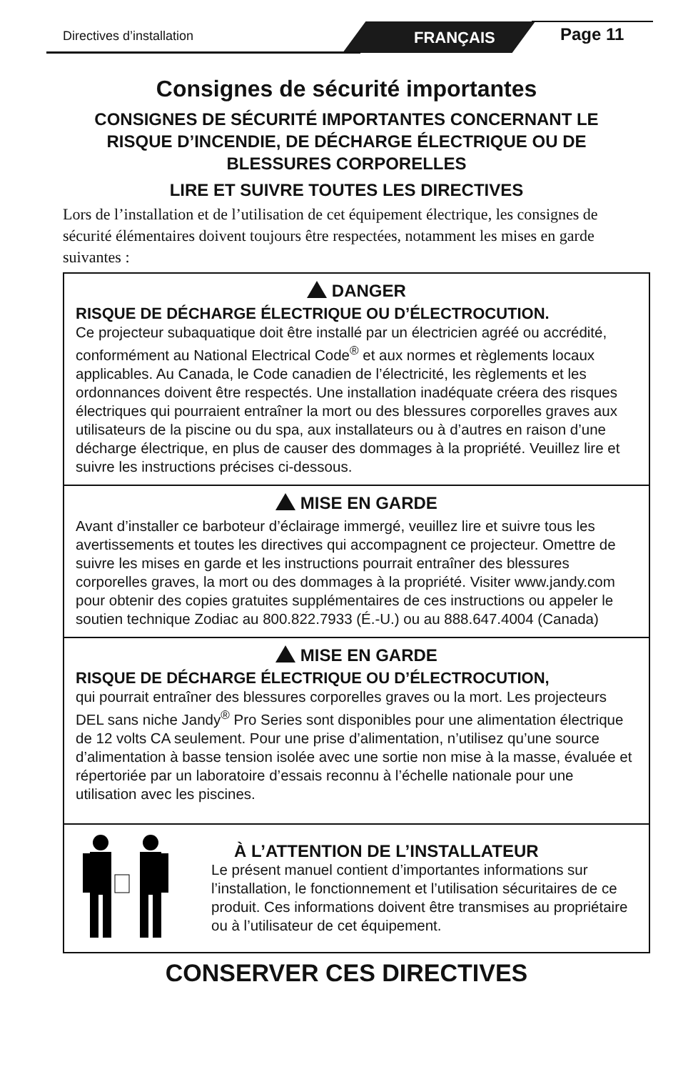Directives d’installation FRANÇAIS Page 11
Consignes de sécurité importantes
CONSIGNES DE SÉCURITÉ IMPORTANTES CONCERNANT LE RISQUE D’INCENDIE, DE DÉCHARGE ÉLECTRIQUE OU DE BLESSURES CORPORELLES
LIRE ET SUIVRE TOUTES LES DIRECTIVES
Lors de l’installation et de l’utilisation de cet équipement électrique, les consignes de sécurité élémentaires doivent toujours être respectées, notamment les mises en garde suivantes :
DANGER
RISQUE DE DÉCHARGE ÉLECTRIQUE OU D’ÉLECTROCUTION.
Ce projecteur subaquatique doit être installé par un électricien agréé ou accrédité, conformément au National Electrical Code<sup>®</sup> et aux normes et règlements locaux applicables. Au Canada, le Code canadien de l’électricité, les règlements et les ordonnances doivent être respectés. Une installation inadéquate créera des risques électriques qui pourraient entraîner la mort ou des blessures corporelles graves aux utilisateurs de la piscine ou du spa, aux installateurs ou à d’autres en raison d’une décharge électrique, en plus de causer des dommages à la propriété. Veuillez lire et suivre les instructions précises ci-dessous.
MISE EN GARDE
Avant d’installer ce barboteur d’éclairage immergé, veuillez lire et suivre tous les avertissements et toutes les directives qui accompagnent ce projecteur. Omettre de suivre les mises en garde et les instructions pourrait entraîner des blessures corporelles graves, la mort ou des dommages à la propriété. Visiter www.jandy.com pour obtenir des copies gratuites supplémentaires de ces instructions ou appeler le soutien technique Zodiac au 800.822.7933 (É.-U.) ou au 888.647.4004 (Canada)
MISE EN GARDE
RISQUE DE DÉCHARGE ÉLECTRIQUE OU D’ÉLECTROCUTION,
qui pourrait entraîner des blessures corporelles graves ou la mort. Les projecteurs DEL sans niche Jandy<sup>®</sup> Pro Series sont disponibles pour une alimentation électrique de 12 volts CA seulement. Pour une prise d’alimentation, n’utilisez qu’une source d’alimentation à basse tension isolée avec une sortie non mise à la masse, évaluée et répertoriée par un laboratoire d’essais reconnu à l’échelle nationale pour une utilisation avec les piscines.
À L’ATTENTION DE L’INSTALLATEUR
Le présent manuel contient d’importantes informations sur l’installation, le fonctionnement et l’utilisation sécuritaires de ce produit. Ces informations doivent être transmises au propriétaire ou à l’utilisateur de cet équipement.
CONSERVER CES DIRECTIVES